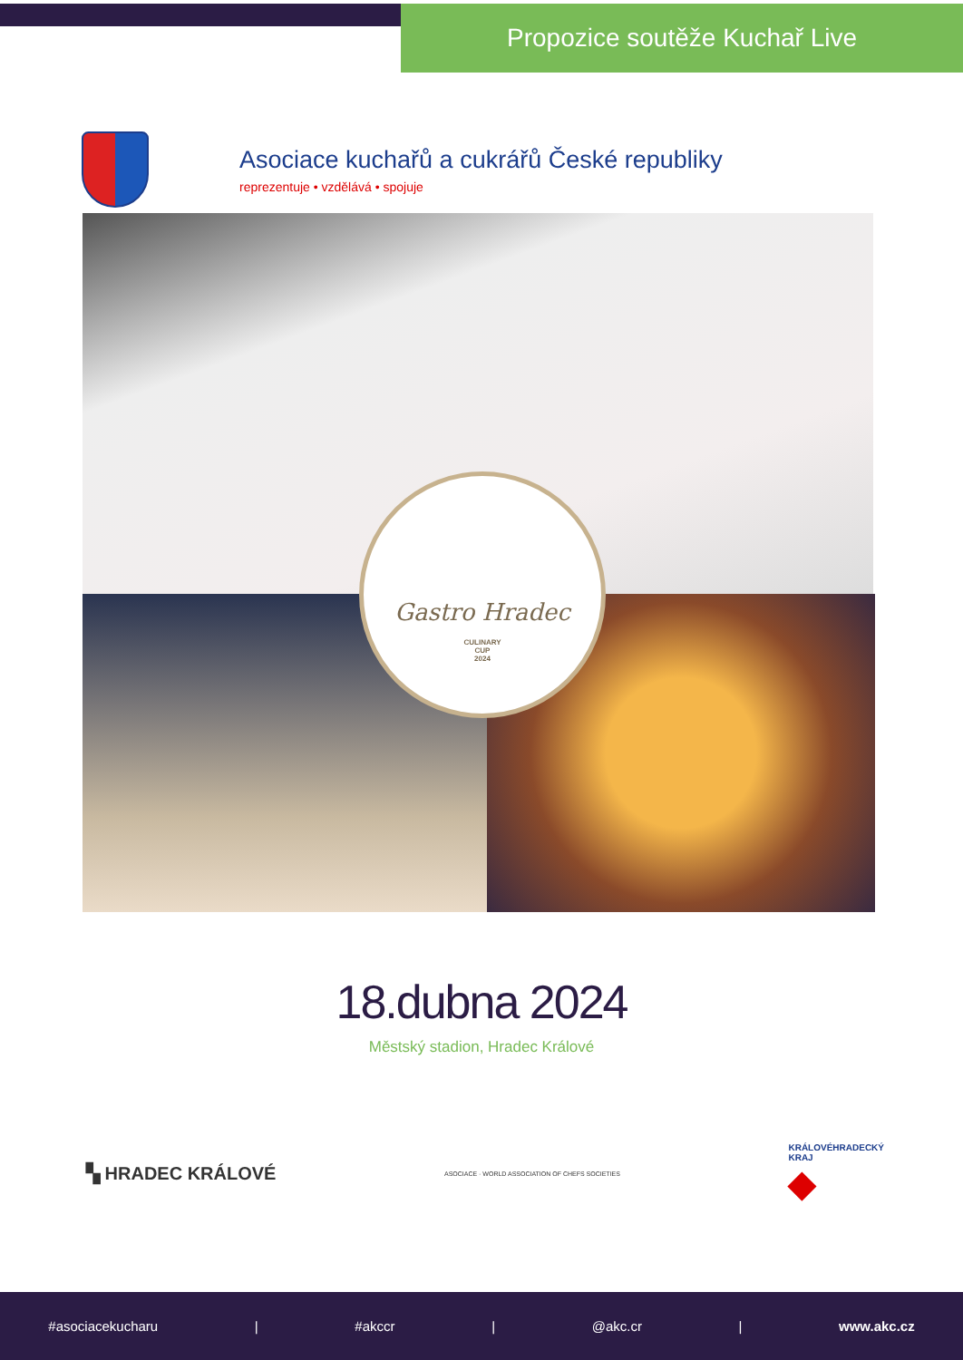Propozice soutěže Kuchař Live
Asociace kuchařů a cukrářů České republiky
reprezentuje • vzdělává • spojuje
Gastro Hradec
CULINARY
CUP
2024
18.dubna 2024
Městský stadion, Hradec Králové
▚ HRADEC KRÁLOVÉ
ASOCIACE · WORLD ASSOCIATION OF CHEFS SOCIETIES
KRÁLOVÉHRADECKÝ
KRAJ
◆
#asociacekucharu | #akccr | @akc.cr | www.akc.cz